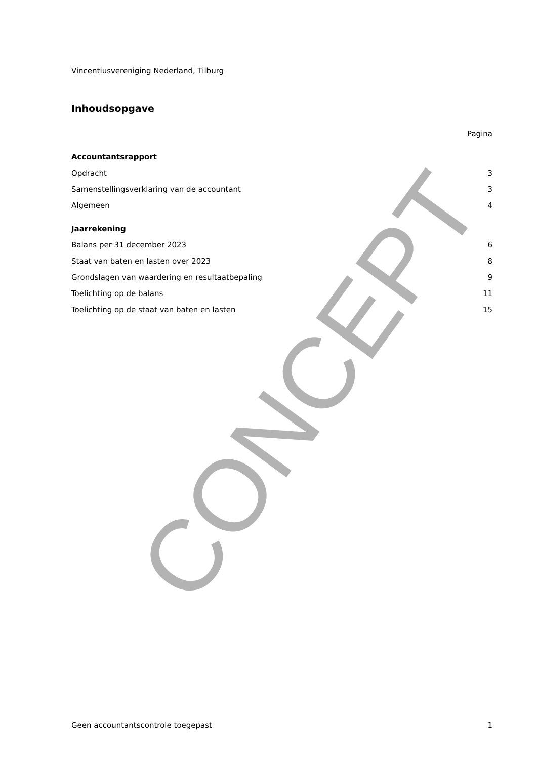Vincentiusvereniging Nederland, Tilburg
Inhoudsopgave
Pagina
Accountantsrapport
Opdracht 3
Samenstellingsverklaring van de accountant 3
Algemeen 4
Jaarrekening
Balans per 31 december 2023 6
Staat van baten en lasten over 2023 8
Grondslagen van waardering en resultaatbepaling 9
Toelichting op de balans 11
Toelichting op de staat van baten en lasten 15
CONCEPT
Geen accountantscontrole toegepast 1